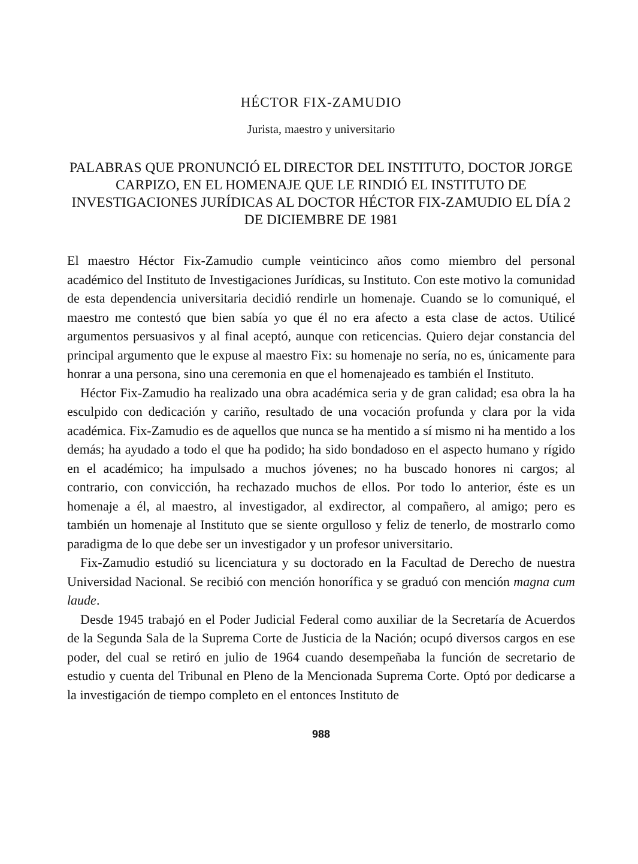HÉCTOR FIX-ZAMUDIO
Jurista, maestro y universitario
PALABRAS QUE PRONUNCIÓ EL DIRECTOR DEL INSTITUTO, DOCTOR JORGE CARPIZO, EN EL HOMENAJE QUE LE RINDIÓ EL INSTITUTO DE INVESTIGACIONES JURÍDICAS AL DOCTOR HÉCTOR FIX-ZAMUDIO EL DÍA 2 DE DICIEMBRE DE 1981
El maestro Héctor Fix-Zamudio cumple veinticinco años como miembro del personal académico del Instituto de Investigaciones Jurídicas, su Instituto. Con este motivo la comunidad de esta dependencia universitaria decidió rendirle un homenaje. Cuando se lo comuniqué, el maestro me contestó que bien sabía yo que él no era afecto a esta clase de actos. Utilicé argumentos persuasivos y al final aceptó, aunque con reticencias. Quiero dejar constancia del principal argumento que le expuse al maestro Fix: su homenaje no sería, no es, únicamente para honrar a una persona, sino una ceremonia en que el homenajeado es también el Instituto.
Héctor Fix-Zamudio ha realizado una obra académica seria y de gran calidad; esa obra la ha esculpido con dedicación y cariño, resultado de una vocación profunda y clara por la vida académica. Fix-Zamudio es de aquellos que nunca se ha mentido a sí mismo ni ha mentido a los demás; ha ayudado a todo el que ha podido; ha sido bondadoso en el aspecto humano y rígido en el académico; ha impulsado a muchos jóvenes; no ha buscado honores ni cargos; al contrario, con convicción, ha rechazado muchos de ellos. Por todo lo anterior, éste es un homenaje a él, al maestro, al investigador, al exdirector, al compañero, al amigo; pero es también un homenaje al Instituto que se siente orgulloso y feliz de tenerlo, de mostrarlo como paradigma de lo que debe ser un investigador y un profesor universitario.
Fix-Zamudio estudió su licenciatura y su doctorado en la Facultad de Derecho de nuestra Universidad Nacional. Se recibió con mención honorífica y se graduó con mención magna cum laude.
Desde 1945 trabajó en el Poder Judicial Federal como auxiliar de la Secretaría de Acuerdos de la Segunda Sala de la Suprema Corte de Justicia de la Nación; ocupó diversos cargos en ese poder, del cual se retiró en julio de 1964 cuando desempeñaba la función de secretario de estudio y cuenta del Tribunal en Pleno de la Mencionada Suprema Corte. Optó por dedicarse a la investigación de tiempo completo en el entonces Instituto de
988